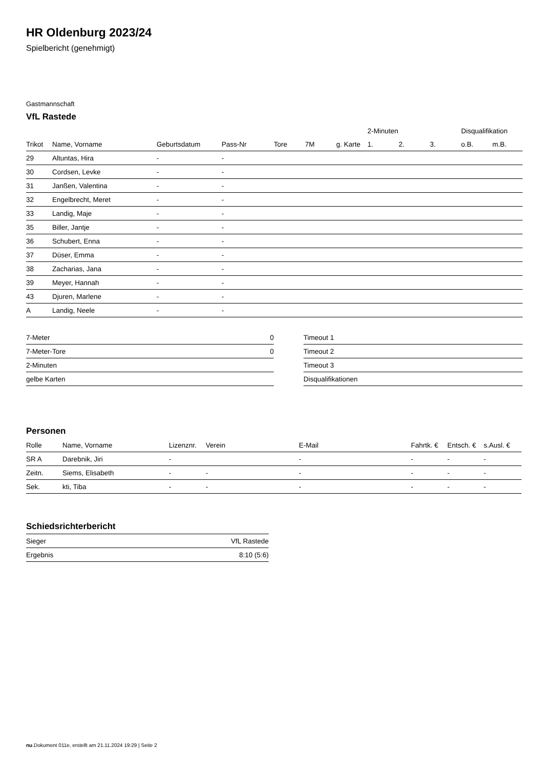HR Oldenburg 2023/24
Spielbericht (genehmigt)
Gastmannschaft
VfL Rastede
| | | | | | | | 2-Minuten | | | Disqualifikation | |
| --- | --- | --- | --- | --- | --- | --- | --- | --- | --- | --- | --- |
| Trikot | Name, Vorname | Geburtsdatum | Pass-Nr | Tore | 7M | g. Karte | 1. | 2. | 3. | o.B. | m.B. |
| 29 | Altuntas, Hira | - | - | | | | | | | | |
| 30 | Cordsen, Levke | - | - | | | | | | | | |
| 31 | Janßen, Valentina | - | - | | | | | | | | |
| 32 | Engelbrecht, Meret | - | - | | | | | | | | |
| 33 | Landig, Maje | - | - | | | | | | | | |
| 35 | Biller, Jantje | - | - | | | | | | | | |
| 36 | Schubert, Enna | - | - | | | | | | | | |
| 37 | Düser, Emma | - | - | | | | | | | | |
| 38 | Zacharias, Jana | - | - | | | | | | | | |
| 39 | Meyer, Hannah | - | - | | | | | | | | |
| 43 | Djuren, Marlene | - | - | | | | | | | | |
| A | Landig, Neele | - | - | | | | | | | | |
| 7-Meter | 0 |
| 7-Meter-Tore | 0 |
| 2-Minuten | |
| gelbe Karten | |
| Timeout 1 |
| Timeout 2 |
| Timeout 3 |
| Disqualifikationen |
Personen
| Rolle | Name, Vorname | Lizenznr. | Verein | E-Mail | Fahrtk. € | Entsch. € | s.Ausl. € |
| --- | --- | --- | --- | --- | --- | --- | --- |
| SR A | Darebnik, Jiri | - | | - | - | - | - |
| Zeitn. | Siems, Elisabeth | - | - | - | - | - | - |
| Sek. | kti, Tiba | - | - | - | - | - | - |
Schiedsrichterbericht
| Sieger | VfL Rastede |
| Ergebnis | 8:10 (5:6) |
nu.Dokument 011e, erstellt am 21.11.2024 19:29 | Seite 2